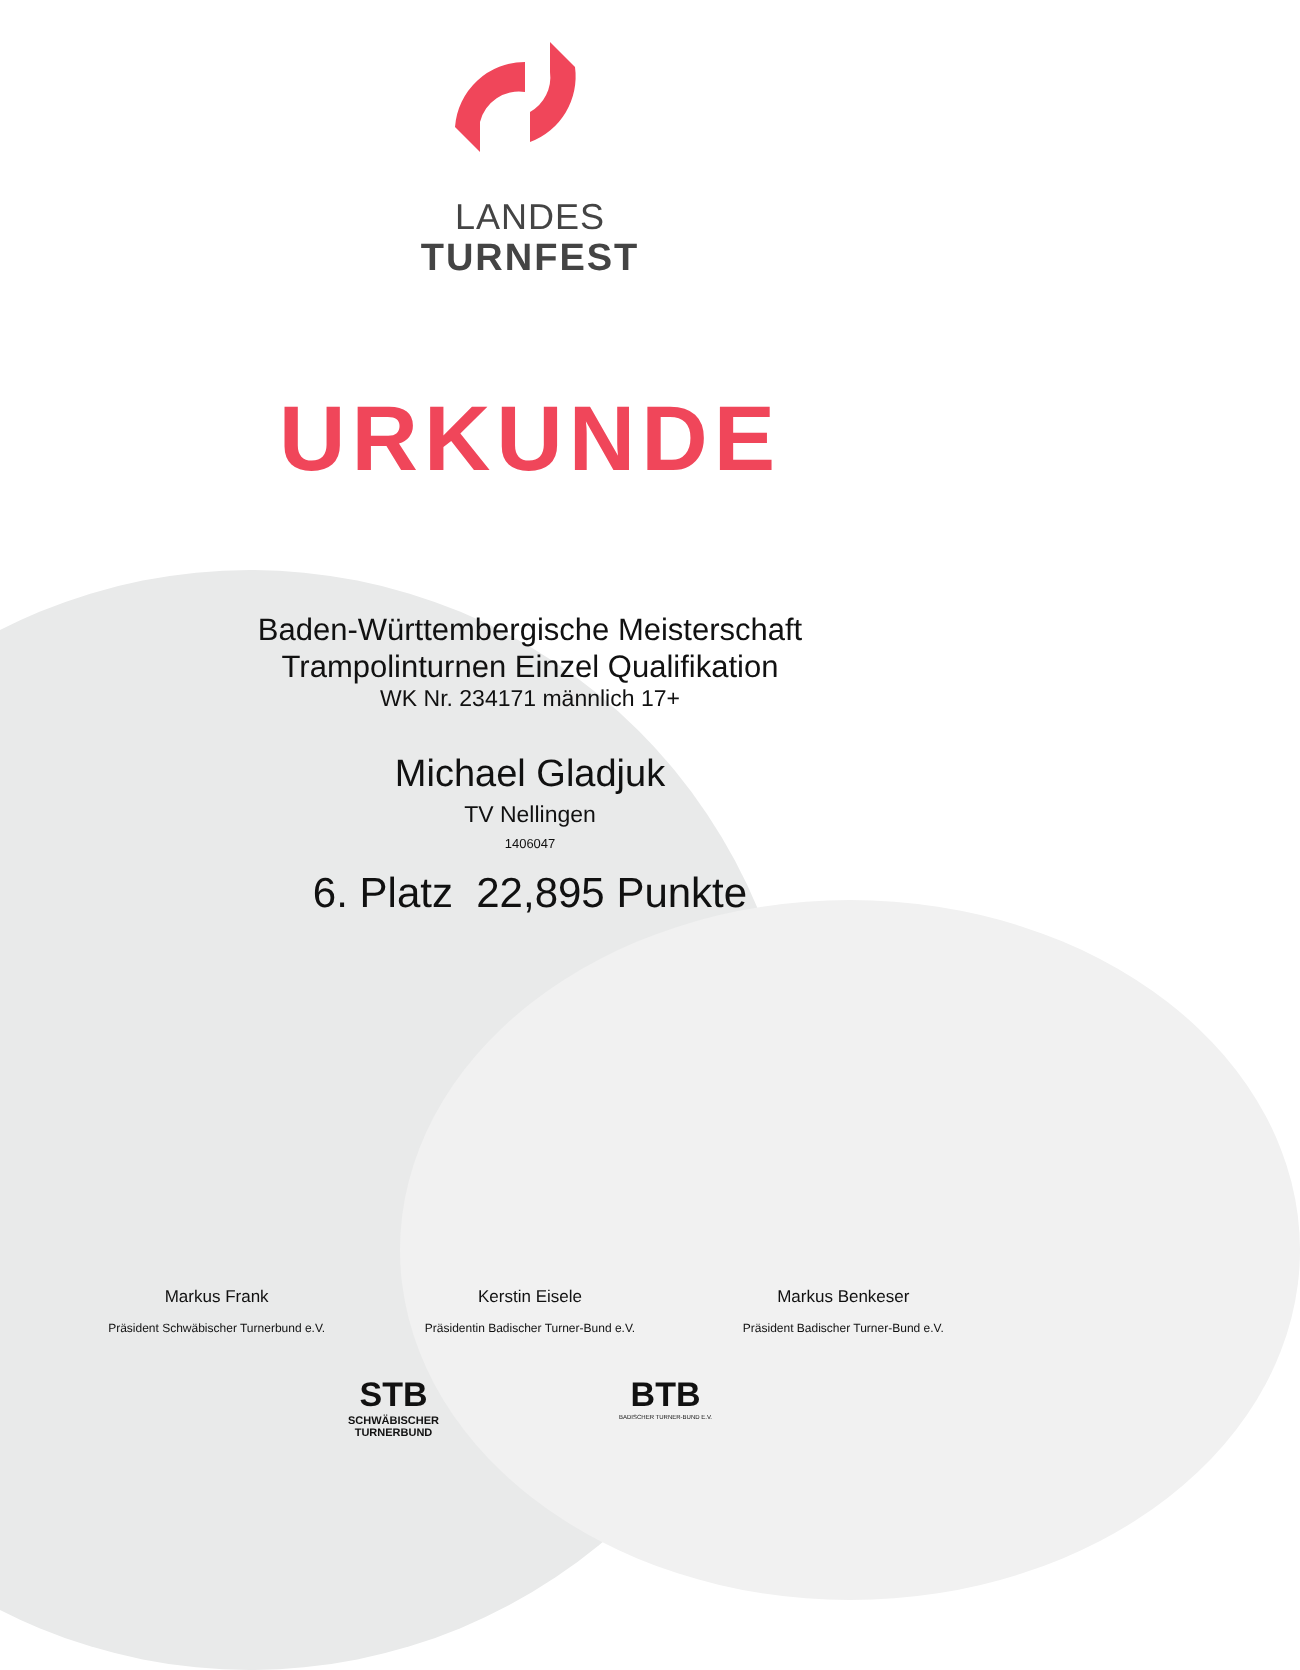LANDES
TURNFEST
URKUNDE
Baden-Württembergische Meisterschaft
Trampolinturnen Einzel Qualifikation
WK Nr. 234171 männlich 17+
Michael Gladjuk
TV Nellingen
1406047
6. Platz 22,895 Punkte
Markus Frank
Präsident Schwäbischer Turnerbund e.V.
Kerstin Eisele
Präsidentin Badischer Turner-Bund e.V.
Markus Benkeser
Präsident Badischer Turner-Bund e.V.
STB
SCHWÄBISCHER
TURNERBUND
BTB
BADISCHER TURNER-BUND E.V.